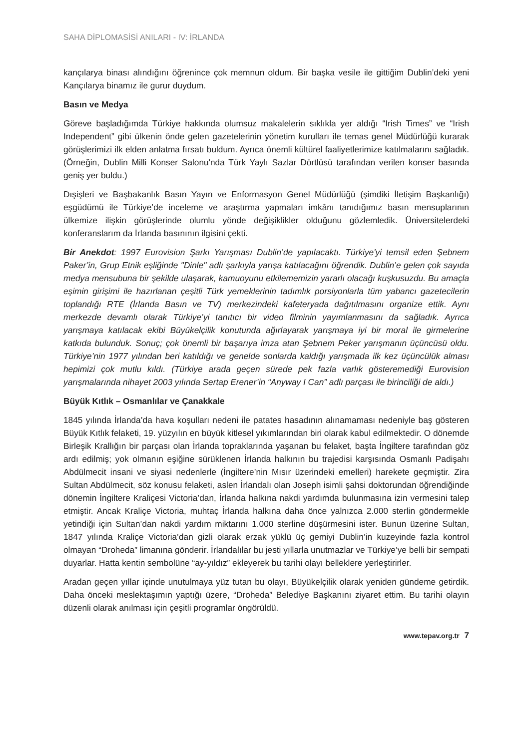SAHA DİPLOMASİSİ ANILARI - IV: İRLANDA
kançılarya binası alındığını öğrenince çok memnun oldum. Bir başka vesile ile gittiğim Dublin’deki yeni Kançılarya binamız ile gurur duydum.
Basın ve Medya
Göreve başladığımda Türkiye hakkında olumsuz makalelerin sıklıkla yer aldığı “Irish Times” ve “Irish Independent” gibi ülkenin önde gelen gazetelerinin yönetim kurulları ile temas genel Müdürlüğü kurarak görüşlerimizi ilk elden anlatma fırsatı buldum. Ayrıca önemli kültürel faaliyetlerimize katılmalarını sağladık. (Örneğin, Dublin Milli Konser Salonu'nda Türk Yaylı Sazlar Dörtlüsü tarafından verilen konser basında geniş yer buldu.)
Dışişleri ve Başbakanlık Basın Yayın ve Enformasyon Genel Müdürlüğü (şimdiki İletişim Başkanlığı) eşgüdümü ile Türkiye’de inceleme ve araştırma yapmaları imkânı tanıdığımız basın mensuplarının ülkemize ilişkin görüşlerinde olumlu yönde değişiklikler olduğunu gözlemledik. Üniversitelerdeki konferanslarım da İrlanda basınının ilgisini çekti.
Bir Anekdot: 1997 Eurovision Şarkı Yarışması Dublin’de yapılacaktı. Türkiye'yi temsil eden Şebnem Paker’in, Grup Etnik eşliğinde "Dinle" adlı şarkıyla yarışa katılacağını öğrendik. Dublin’e gelen çok sayıda medya mensubuna bir şekilde ulaşarak, kamuoyunu etkilememizin yararlı olacağı kuşkusuzdu. Bu amaçla eşimin girişimi ile hazırlanan çeşitli Türk yemeklerinin tadımlık porsiyonlarla tüm yabancı gazetecilerin toplandığı RTE (İrlanda Basın ve TV) merkezindeki kafeteryada dağıtılmasını organize ettik. Aynı merkezde devamlı olarak Türkiye’yi tanıtıcı bir video filminin yayımlanmasını da sağladık. Ayrıca yarışmaya katılacak ekibi Büyükelçilik konutunda ağırlayarak yarışmaya iyi bir moral ile girmelerine katkıda bulunduk. Sonuç; çok önemli bir başarıya imza atan Şebnem Peker yarışmanın üçüncüsü oldu. Türkiye’nin 1977 yılından beri katıldığı ve genelde sonlarda kaldığı yarışmada ilk kez üçüncülük alması hepimizi çok mutlu kıldı. (Türkiye arada geçen sürede pek fazla varlık gösteremediği Eurovision yarışmalarında nihayet 2003 yılında Sertap Erener’in “Anyway I Can” adlı parçası ile birinciliği de aldı.)
Büyük Kıtlık – Osmanlılar ve Çanakkale
1845 yılında İrlanda’da hava koşulları nedeni ile patates hasadının alınamaması nedeniyle baş gösteren Büyük Kıtlık felaketi, 19. yüzyılın en büyük kitlesel yıkımlarından biri olarak kabul edilmektedir. O dönemde Birleşik Krallığın bir parçası olan İrlanda topraklarında yaşanan bu felaket, başta İngiltere tarafından göz ardı edilmiş; yok olmanın eşiğine sürüklenen İrlanda halkının bu trajedisi karşısında Osmanlı Padişahı Abdülmecit insani ve siyasi nedenlerle (İngiltere’nin Mısır üzerindeki emelleri) harekete geçmiştir. Zira Sultan Abdülmecit, söz konusu felaketi, aslen İrlandalı olan Joseph isimli şahsi doktorundan öğrendiğinde dönemin İngiltere Kraliçesi Victoria’dan, İrlanda halkına nakdi yardımda bulunmasına izin vermesini talep etmiştir. Ancak Kraliçe Victoria, muhtaç İrlanda halkına daha önce yalnızca 2.000 sterlin göndermekle yetindiği için Sultan’dan nakdi yardım miktarını 1.000 sterline düşürmesini ister. Bunun üzerine Sultan, 1847 yılında Kraliçe Victoria’dan gizli olarak erzak yüklü üç gemiyi Dublin’in kuzeyinde fazla kontrol olmayan “Droheda” limanına gönderir. İrlandalılar bu jesti yıllarla unutmazlar ve Türkiye’ye belli bir sempati duyarlar. Hatta kentin sembolüne “ay-yıldız” ekleyerek bu tarihi olayı belleklere yerleştirirler.
Aradan geçen yıllar içinde unutulmaya yüz tutan bu olayı, Büyükelçilik olarak yeniden gündeme getirdik. Daha önceki meslektaşımın yaptığı üzere, “Droheda” Belediye Başkanını ziyaret ettim. Bu tarihi olayın düzenli olarak anılması için çeşitli programlar öngörüldü.
www.tepav.org.tr 7